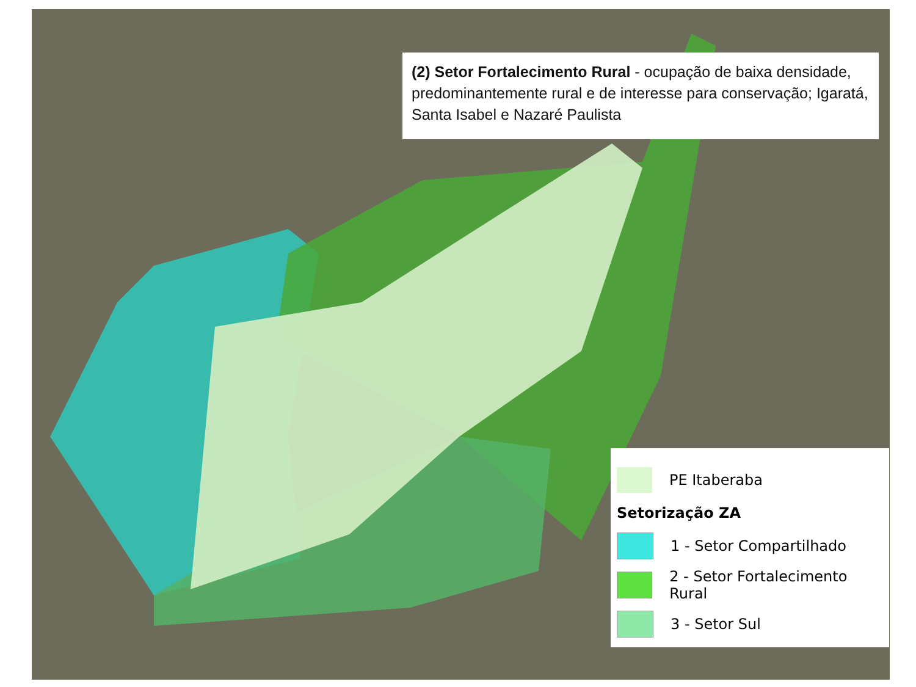(2) Setor Fortalecimento Rural - ocupação de baixa densidade, predominantemente rural e de interesse para conservação; Igaratá, Santa Isabel e Nazaré Paulista
PE Itaberaba
Setorização ZA
1 - Setor Compartilhado
2 - Setor Fortalecimento Rural
3 - Setor Sul